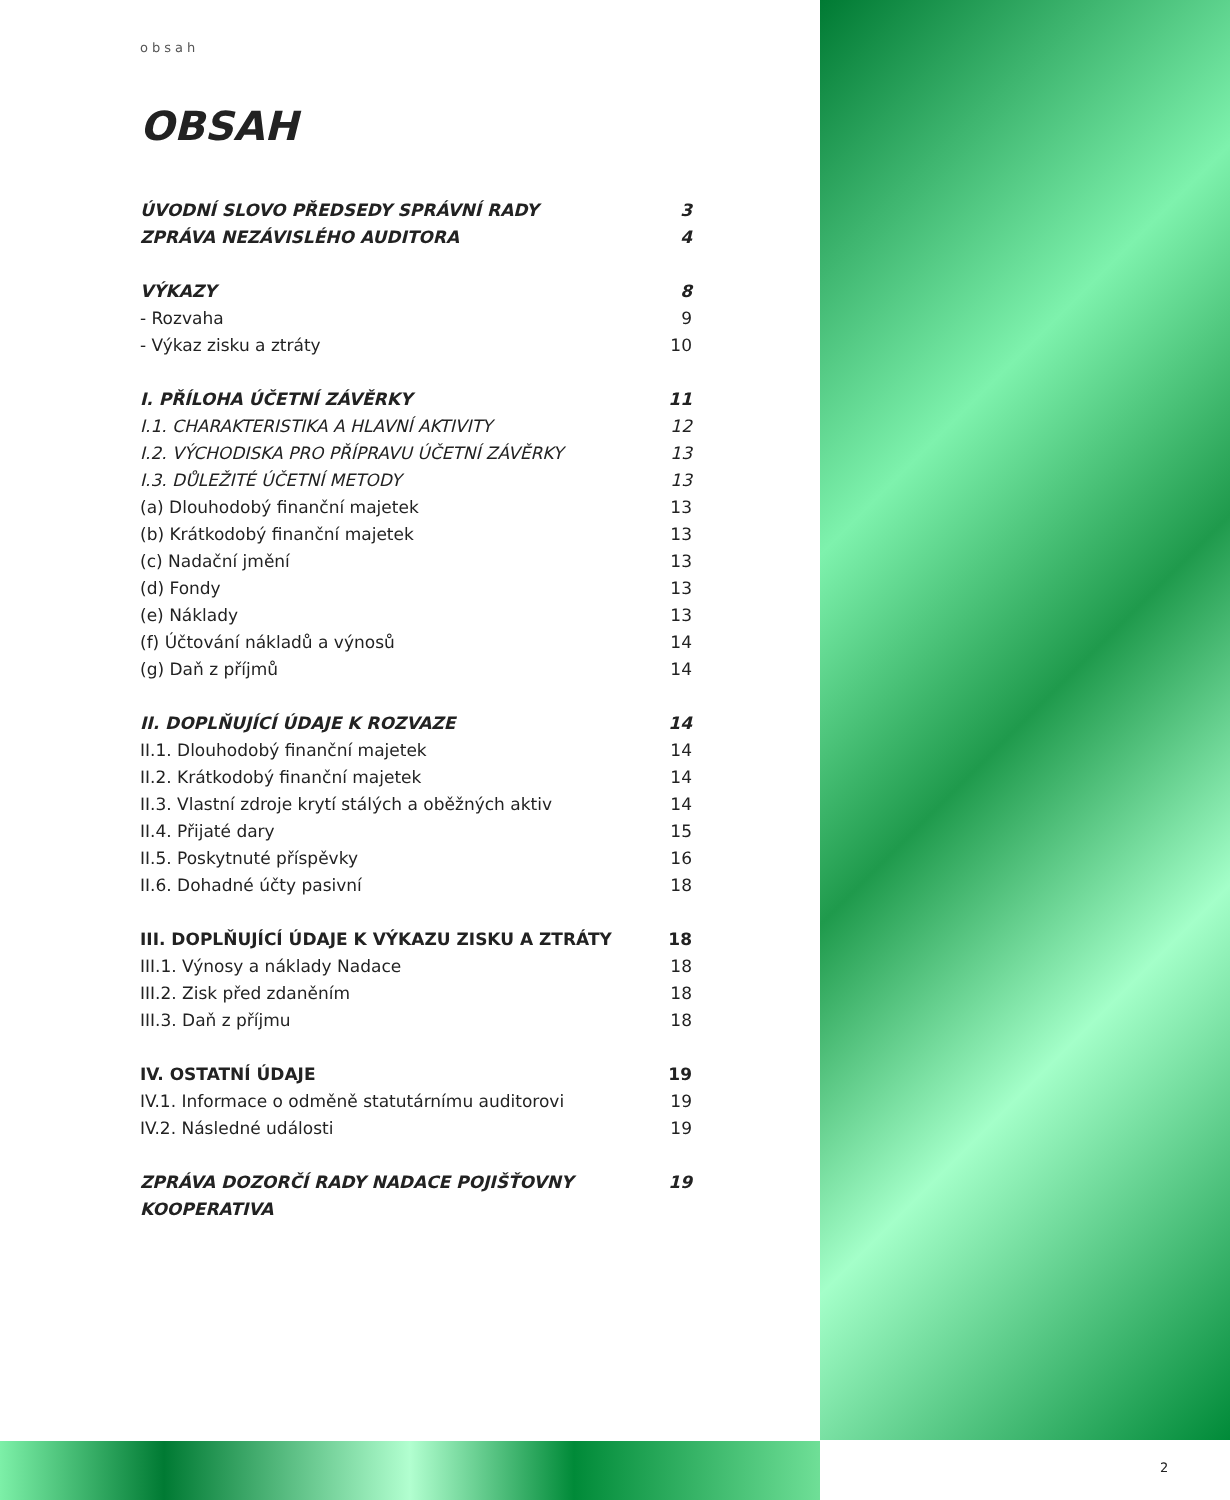obsah
OBSAH
ÚVODNÍ SLOVO PŘEDSEDY SPRÁVNÍ RADY 3
ZPRÁVA NEZÁVISLÉHO AUDITORA 4
VÝKAZY 8
- Rozvaha 9
- Výkaz zisku a ztráty 10
I. PŘÍLOHA ÚČETNÍ ZÁVĚRKY 11
I.1. CHARAKTERISTIKA A HLAVNÍ AKTIVITY 12
I.2. VÝCHODISKA PRO PŘÍPRAVU ÚČETNÍ ZÁVĚRKY 13
I.3. DŮLEŽITÉ ÚČETNÍ METODY 13
(a) Dlouhodobý finanční majetek 13
(b) Krátkodobý finanční majetek 13
(c) Nadační jmění 13
(d) Fondy 13
(e) Náklady 13
(f) Účtování nákladů a výnosů 14
(g) Daň z příjmů 14
II. DOPLŇUJÍCÍ ÚDAJE K ROZVAZE 14
II.1. Dlouhodobý finanční majetek 14
II.2. Krátkodobý finanční majetek 14
II.3. Vlastní zdroje krytí stálých a oběžných aktiv 14
II.4. Přijaté dary 15
II.5. Poskytnuté příspěvky 16
II.6. Dohadné účty pasivní 18
III. DOPLŇUJÍCÍ ÚDAJE K VÝKAZU ZISKU A ZTRÁTY 18
III.1. Výnosy a náklady Nadace 18
III.2. Zisk před zdaněním 18
III.3. Daň z příjmu 18
IV. OSTATNÍ ÚDAJE 19
IV.1. Informace o odměně statutárnímu auditorovi 19
IV.2. Následné události 19
ZPRÁVA DOZORČÍ RADY NADACE POJIŠŤOVNY KOOPERATIVA 19
2